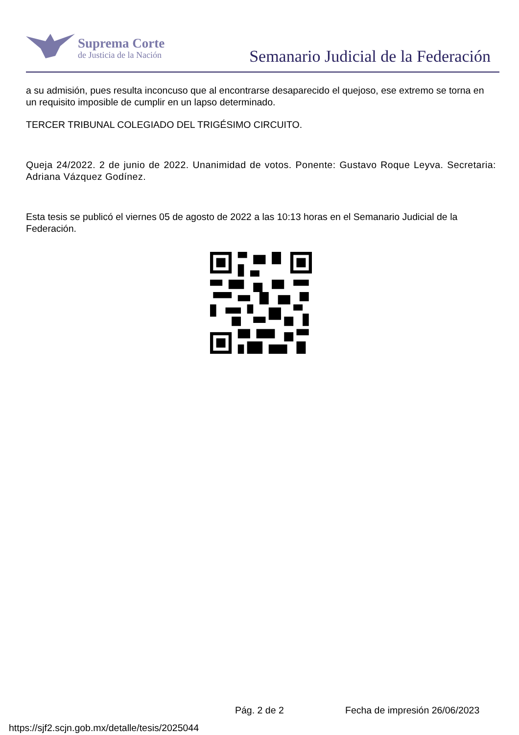Suprema Corte
de Justicia de la Nación
Semanario Judicial de la Federación
a su admisión, pues resulta inconcuso que al encontrarse desaparecido el quejoso, ese extremo se torna en un requisito imposible de cumplir en un lapso determinado.
TERCER TRIBUNAL COLEGIADO DEL TRIGÉSIMO CIRCUITO.
Queja 24/2022. 2 de junio de 2022. Unanimidad de votos. Ponente: Gustavo Roque Leyva. Secretaria: Adriana Vázquez Godínez.
Esta tesis se publicó el viernes 05 de agosto de 2022 a las 10:13 horas en el Semanario Judicial de la Federación.
Pág. 2 de 2 Fecha de impresión 26/06/2023
https://sjf2.scjn.gob.mx/detalle/tesis/2025044